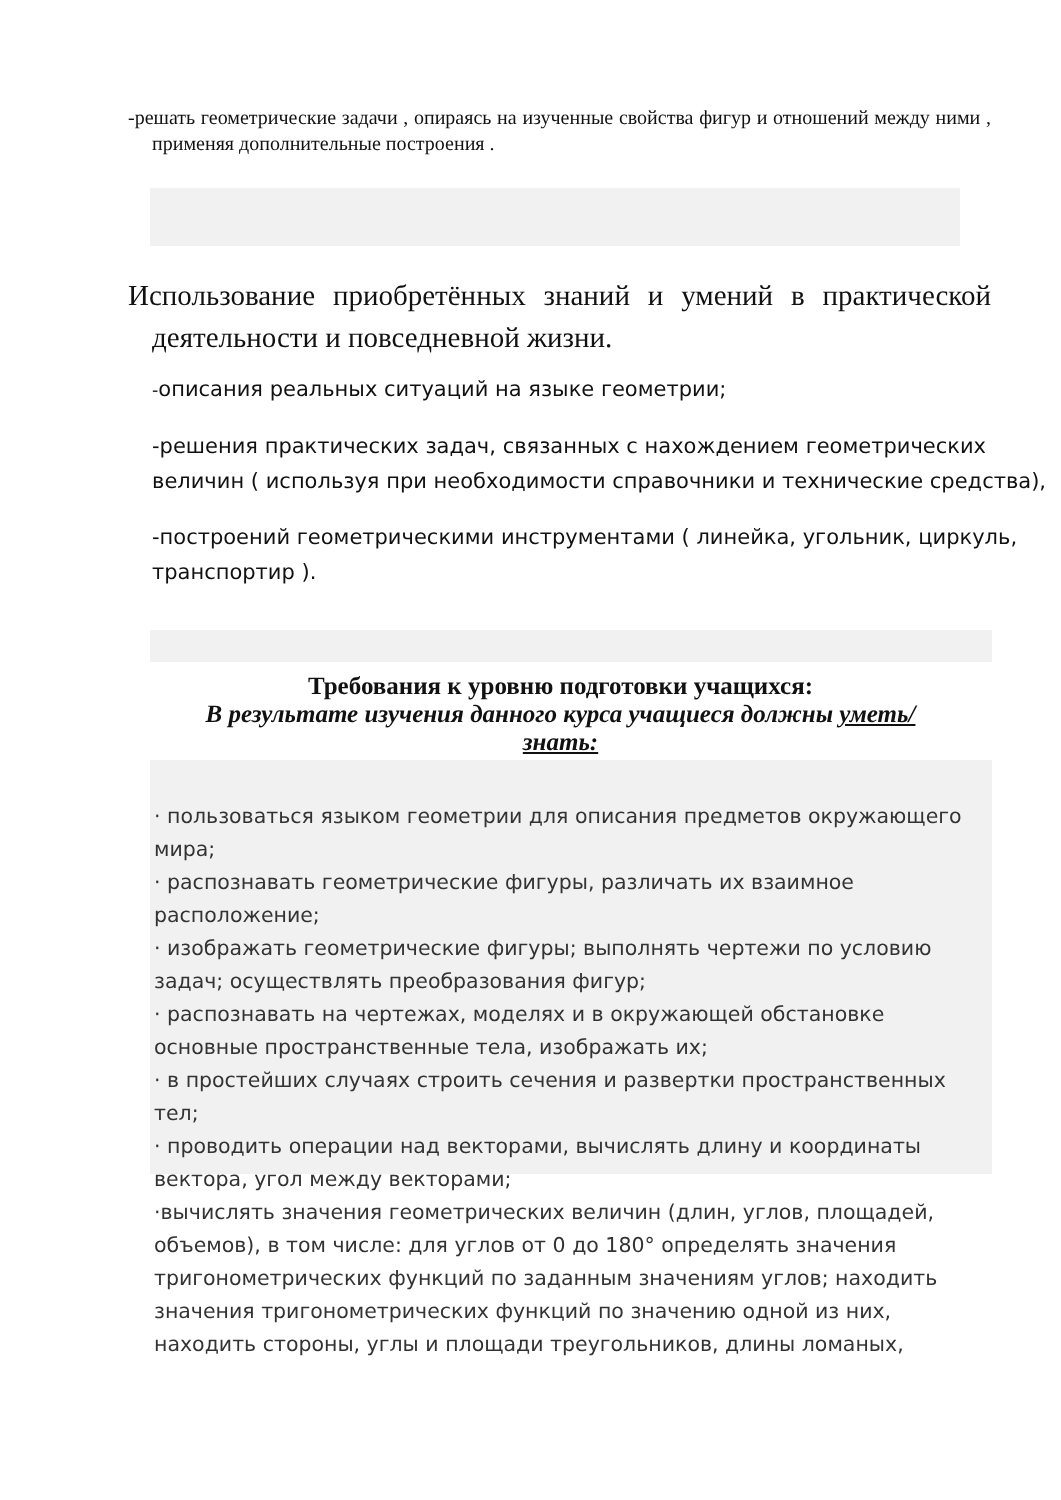-решать геометрические задачи , опираясь на изученные свойства фигур и отношений между ними , применяя дополнительные построения .
Использование приобретённых знаний и умений в практической деятельности и повседневной жизни.
-описания реальных ситуаций на языке геометрии;
-решения практических задач, связанных с нахождением геометрических величин ( используя при необходимости справочники и технические средства),
-построений геометрическими инструментами ( линейка, угольник, циркуль, транспортир ).
Требования к уровню подготовки учащихся:
В результате изучения данного курса учащиеся должны уметь/знать:
· пользоваться языком геометрии для описания предметов окружающего мира;
· распознавать геометрические фигуры, различать их взаимное расположение;
· изображать геометрические фигуры; выполнять чертежи по условию задач; осуществлять преобразования фигур;
· распознавать на чертежах, моделях и в окружающей обстановке основные пространственные тела, изображать их;
· в простейших случаях строить сечения и развертки пространственных тел;
· проводить операции над векторами, вычислять длину и координаты вектора, угол между векторами;
·вычислять значения геометрических величин (длин, углов, площадей, объемов), в том числе: для углов от 0 до 180° определять значения тригонометрических функций по заданным значениям углов; находить значения тригонометрических функций по значению одной из них, находить стороны, углы и площади треугольников, длины ломаных,